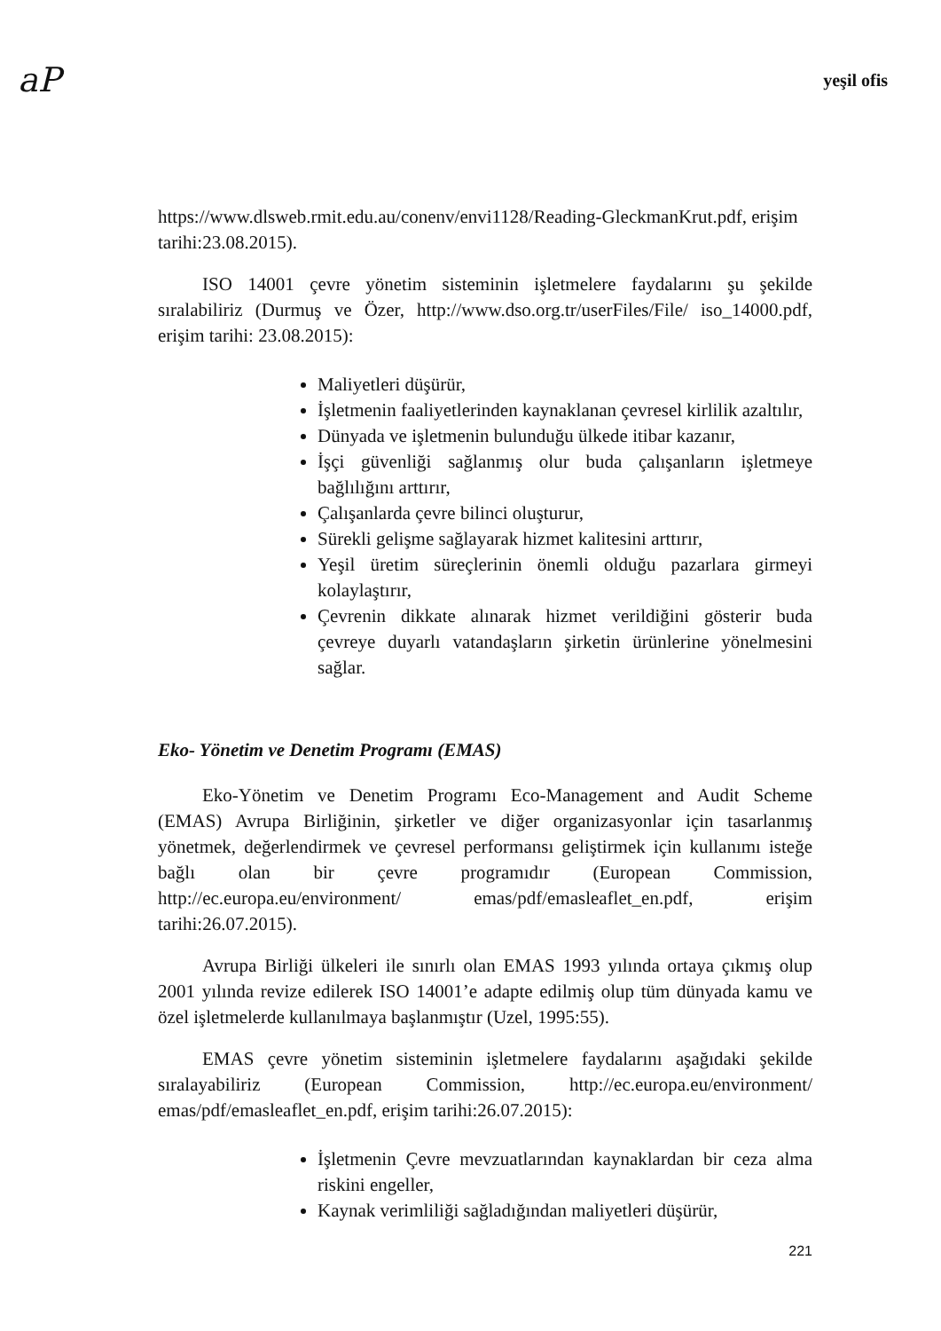aP yeşil ofis
https://www.dlsweb.rmit.edu.au/conenv/envi1128/Reading-GleckmanKrut.pdf, erişim tarihi:23.08.2015).
ISO 14001 çevre yönetim sisteminin işletmelere faydalarını şu şekilde sıralabiliriz (Durmuş ve Özer, http://www.dso.org.tr/userFiles/File/ iso_14000.pdf, erişim tarihi: 23.08.2015):
Maliyetleri düşürür,
İşletmenin faaliyetlerinden kaynaklanan çevresel kirlilik azaltılır,
Dünyada ve işletmenin bulunduğu ülkede itibar kazanır,
İşçi güvenliği sağlanmış olur buda çalışanların işletmeye bağlılığını arttırır,
Çalışanlarda çevre bilinci oluşturur,
Sürekli gelişme sağlayarak hizmet kalitesini arttırır,
Yeşil üretim süreçlerinin önemli olduğu pazarlara girmeyi kolaylaştırır,
Çevrenin dikkate alınarak hizmet verildiğini gösterir buda çevreye duyarlı vatandaşların şirketin ürünlerine yönelmesini sağlar.
Eko- Yönetim ve Denetim Programı (EMAS)
Eko-Yönetim ve Denetim Programı Eco-Management and Audit Scheme (EMAS) Avrupa Birliğinin, şirketler ve diğer organizasyonlar için tasarlanmış yönetmek, değerlendirmek ve çevresel performansı geliştirmek için kullanımı isteğe bağlı olan bir çevre programıdır (European Commission, http://ec.europa.eu/environment/ emas/pdf/emasleaflet_en.pdf, erişim tarihi:26.07.2015).
Avrupa Birliği ülkeleri ile sınırlı olan EMAS 1993 yılında ortaya çıkmış olup 2001 yılında revize edilerek ISO 14001’e adapte edilmiş olup tüm dünyada kamu ve özel işletmelerde kullanılmaya başlanmıştır (Uzel, 1995:55).
EMAS çevre yönetim sisteminin işletmelere faydalarını aşağıdaki şekilde sıralayabiliriz (European Commission, http://ec.europa.eu/environment/ emas/pdf/emasleaflet_en.pdf, erişim tarihi:26.07.2015):
İşletmenin Çevre mevzuatlarından kaynaklardan bir ceza alma riskini engeller,
Kaynak verimliliği sağladığından maliyetleri düşürür,
221